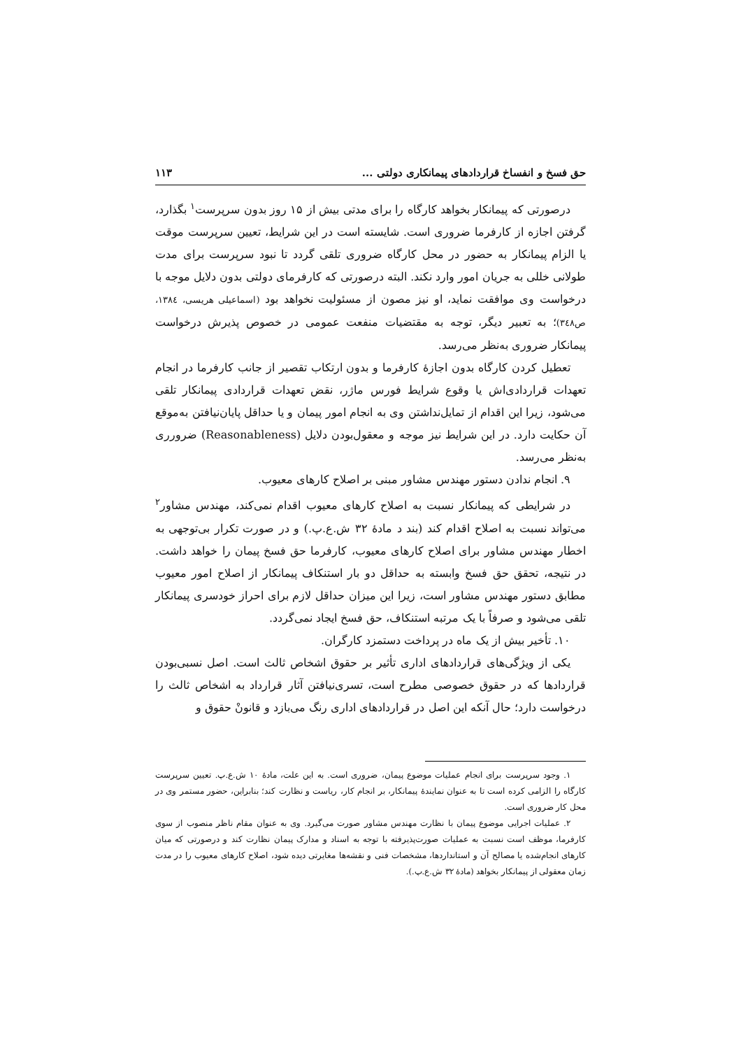حق فسخ و انفساخ قراردادهای پیمانکاری دولتی ... ۱۱۳
درصورتی که پیمانکار بخواهد کارگاه را برای مدتی بیش از ۱۵ روز بدون سرپرست<sup>۱</sup> بگذارد، گرفتن اجازه از کارفرما ضروری است. شایسته است در این شرایط، تعیین سرپرست موقت یا الزام پیمانکار به حضور در محل کارگاه ضروری تلقی گردد تا نبود سرپرست برای مدت طولانی خللی به جریان امور وارد نکند. البته درصورتی که کارفرمای دولتی بدون دلایل موجه با درخواست وی موافقت نماید، او نیز مصون از مسئولیت نخواهد بود (اسماعیلی هریسی، ۱۳۸٤، ص۳٤۸)؛ به تعبیر دیگر، توجه به مقتضیات منفعت عمومی در خصوص پذیرش درخواست پیمانکار ضروری به‌نظر می‌رسد.
تعطیل کردن کارگاه بدون اجازهٔ کارفرما و بدون ارتکاب تقصیر از جانب کارفرما در انجام تعهدات قراردادی‌اش یا وقوع شرایط فورس ماژر، نقض تعهدات قراردادی پیمانکار تلقی می‌شود، زیرا این اقدام از تمایل‌نداشتن وی به انجام امور پیمان و یا حداقل پایان‌نیافتن به‌موقع آن حکایت دارد. در این شرایط نیز موجه و معقول‌بودن دلایل (Reasonableness) ضرورری به‌نظر می‌رسد.
۹. انجام ندادن دستور مهندس مشاور مبنی بر اصلاح کارهای معیوب.
در شرایطی که پیمانکار نسبت به اصلاح کارهای معیوب اقدام نمی‌کند، مهندس مشاور<sup>۲</sup> می‌تواند نسبت به اصلاح اقدام کند (بند د مادهٔ ۳۲ ش.ع.پ.) و در صورت تکرار بی‌توجهی به اخطار مهندس مشاور برای اصلاح کارهای معیوب، کارفرما حق فسخ پیمان را خواهد داشت. در نتیجه، تحقق حق فسخ وابسته به حداقل دو بار استنکاف پیمانکار از اصلاح امور معیوب مطابق دستور مهندس مشاور است، زیرا این میزان حداقل لازم برای احراز خودسری پیمانکار تلقی می‌شود و صرفاً با یک مرتبه استنکاف، حق فسخ ایجاد نمی‌گردد.
۱۰. تأخیر بیش از یک ماه در پرداخت دستمزد کارگران.
یکی از ویژگی‌های قراردادهای اداری تأثیر بر حقوق اشخاص ثالث است. اصل نسبی‌بودن قراردادها که در حقوق خصوصی مطرح است، تسری‌نیافتن آثار قرارداد به اشخاص ثالث را درخواست دارد؛ حال آنکه این اصل در قراردادهای اداری رنگ می‌بازد و قانونْ حقوق و
۱. وجود سرپرست برای انجام عملیات موضوع پیمان، ضروری است. به این علت، مادهٔ ۱۰ ش.ع.پ. تعیین سرپرست کارگاه را الزامی کرده است تا به عنوان نمایندهٔ پیمانکار، بر انجام کار، ریاست و نظارت کند؛ بنابراین، حضور مستمر وی در محل کار ضروری است.
۲. عملیات اجرایی موضوع پیمان با نظارت مهندس مشاور صورت می‌گیرد. وی به عنوان مقام ناظر منصوب از سوی کارفرما، موظف است نسبت به عملیات صورت‌پذیرفته با توجه به اسناد و مدارک پیمان نظارت کند و درصورتی که میان کارهای انجام‌شده یا مصالح آن و استانداردها، مشخصات فنی و نقشه‌ها مغایرتی دیده شود، اصلاح کارهای معیوب را در مدت زمان معقولی از پیمانکار بخواهد (مادهٔ ۳۲ ش.ع.پ.).